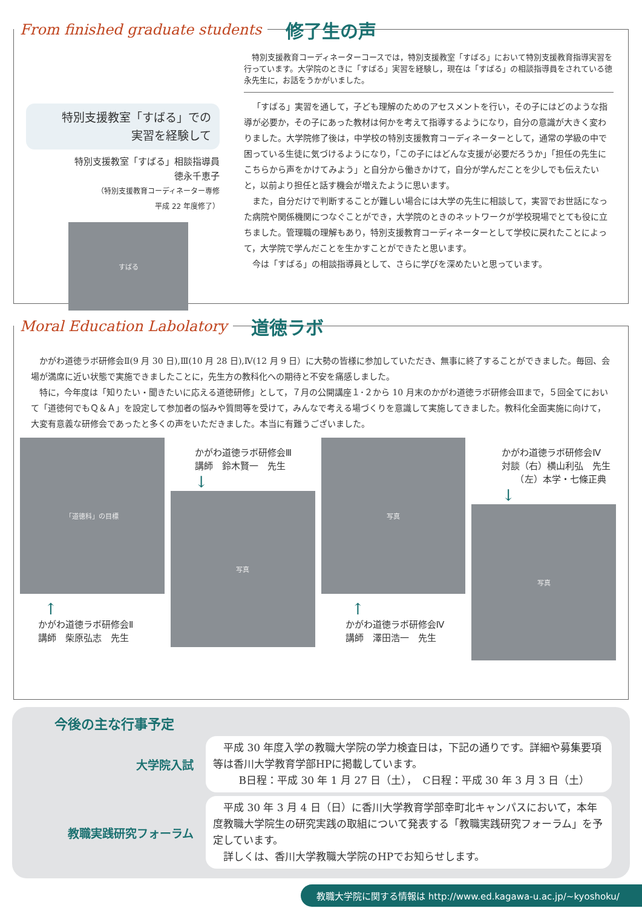From finished graduate students 修了生の声
特別支援教室「すばる」での
実習を経験して
特別支援教室「すばる」相談指導員
徳永千恵子
（特別支援教育コーディネーター専修
平成 22 年度修了）
すばる
特別支援教育コーディネーターコースでは，特別支援教室「すばる」において特別支援教育指導実習を行っています。大学院のときに「すばる」実習を経験し，現在は「すばる」の相談指導員をされている徳永先生に，お話をうかがいました。
「すばる」実習を通して，子ども理解のためのアセスメントを行い，その子にはどのような指導が必要か，その子にあった教材は何かを考えて指導するようになり，自分の意識が大きく変わりました。大学院修了後は，中学校の特別支援教育コーディネーターとして，通常の学級の中で困っている生徒に気づけるようになり，「この子にはどんな支援が必要だろうか」「担任の先生にこちらから声をかけてみよう」と自分から働きかけて，自分が学んだことを少しでも伝えたいと，以前より担任と話す機会が増えたように思います。
また，自分だけで判断することが難しい場合には大学の先生に相談して，実習でお世話になった病院や関係機関につなぐことができ，大学院のときのネットワークが学校現場でとても役に立ちました。管理職の理解もあり，特別支援教育コーディネーターとして学校に戻れたことによって，大学院で学んだことを生かすことができたと思います。
今は「すばる」の相談指導員として、さらに学びを深めたいと思っています。
Moral Education Labolatory 道徳ラボ
かがわ道徳ラボ研修会Ⅱ(9 月 30 日),Ⅲ(10 月 28 日),Ⅳ(12 月 9 日）に大勢の皆様に参加していただき、無事に終了することができました。毎回、会場が満席に近い状態で実施できましたことに，先生方の教科化への期待と不安を痛感しました。
特に，今年度は「知りたい・聞きたいに応える道徳研修」として，７月の公開講座１･２から 10 月末のかがわ道徳ラボ研修会Ⅲまで，５回全てにおいて「道徳何でもＱ＆Ａ」を設定して参加者の悩みや質問等を受けて，みんなで考える場づくりを意識して実施してきました。教科化全面実施に向けて，大変有意義な研修会であったと多くの声をいただきました。本当に有難うございました。
「道徳科」の目標
↑
かがわ道徳ラボ研修会Ⅱ
講師　柴原弘志　先生
かがわ道徳ラボ研修会Ⅲ
講師　鈴木賢一　先生
↓
写真
写真
↑
かがわ道徳ラボ研修会Ⅳ
講師　澤田浩一　先生
かがわ道徳ラボ研修会Ⅳ
対談（右）横山利弘　先生
　　（左）本学・七條正典
↓
写真
今後の主な行事予定
大学院入試
平成 30 年度入学の教職大学院の学力検査日は，下記の通りです。詳細や募集要項等は香川大学教育学部HPに掲載しています。
B日程：平成 30 年 1 月 27 日（土），　C日程：平成 30 年 3 月 3 日（土）
教職実践研究フォーラム
平成 30 年 3 月 4 日（日）に香川大学教育学部幸町北キャンパスにおいて，本年度教職大学院生の研究実践の取組について発表する「教職実践研究フォーラム」を予定しています。
詳しくは、香川大学教職大学院のHPでお知らせします。
教職大学院に関する情報は http://www.ed.kagawa-u.ac.jp/~kyoshoku/